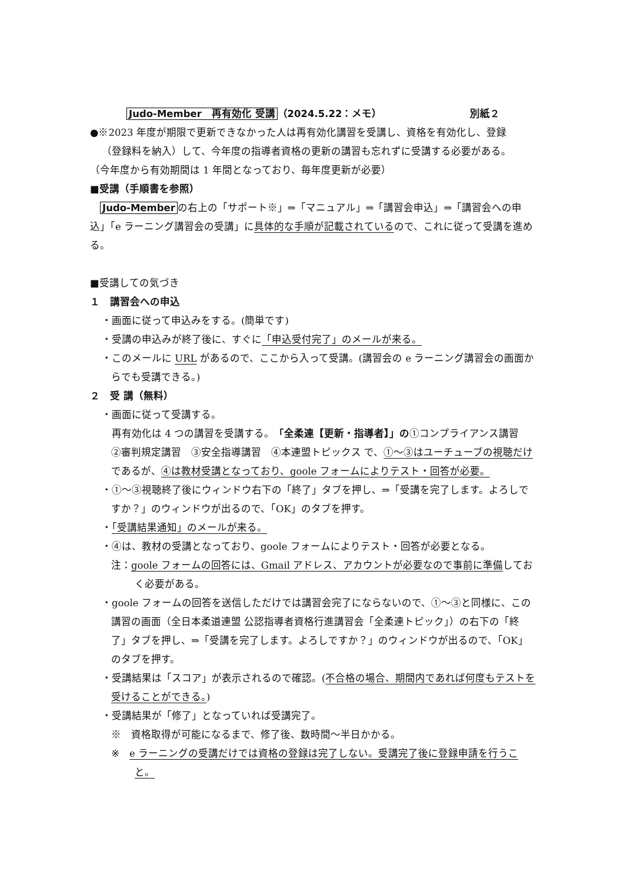Judo-Member　再有効化 受講 （2024.5.22：メモ） 別紙２
●※2023 年度が期限で更新できなかった人は再有効化講習を受講し、資格を有効化し、登録
（登録料を納入）して、今年度の指導者資格の更新の講習も忘れずに受講する必要がある。
（今年度から有効期間は 1 年間となっており、毎年度更新が必要）
■受講（手順書を参照）
　Judo-Member の右上の「サポート※」⇒「マニュアル」⇒「講習会申込」⇒「講習会への申込」「e ラーニング講習会の受講」に具体的な手順が記載されているので、これに従って受講を進める。
■受講しての気づき
１　講習会への申込
・画面に従って申込みをする。(簡単です)
・受講の申込みが終了後に、すぐに「申込受付完了」のメールが来る。
・このメールに URL があるので、ここから入って受講。(講習会の e ラーニング講習会の画面からでも受講できる。)
２　受 講（無料）
・画面に従って受講する。
　再有効化は 4 つの講習を受講する。「全柔連【更新・指導者】」の①コンプライアンス講習　②審判規定講習　③安全指導講習　④本連盟トピックス で、①～③はユーチューブの視聴だけであるが、④は教材受講となっており、goole フォームによりテスト・回答が必要。
・①～③視聴終了後にウィンドウ右下の「終了」タブを押し、⇒「受講を完了します。よろしですか？」のウィンドウが出るので、「OK」のタブを押す。
・「受講結果通知」のメールが来る。
・④は、教材の受講となっており、goole フォームによりテスト・回答が必要となる。
注：goole フォームの回答には、Gmail アドレス、アカウントが必要なので事前に準備しておく必要がある。
・goole フォームの回答を送信しただけでは講習会完了にならないので、①～③と同様に、この講習の画面（全日本柔道連盟 公認指導者資格行進講習会「全柔連トピック」）の右下の「終了」タブを押し、⇒「受講を完了します。よろしですか？」のウィンドウが出るので、「OK」のタブを押す。
・受講結果は「スコア」が表示されるので確認。(不合格の場合、期間内であれば何度もテストを受けることができる。)
・受講結果が「修了」となっていれば受講完了。
※　資格取得が可能になるまで、修了後、数時間～半日かかる。
※　e ラーニングの受講だけでは資格の登録は完了しない。受講完了後に登録申請を行うこと。